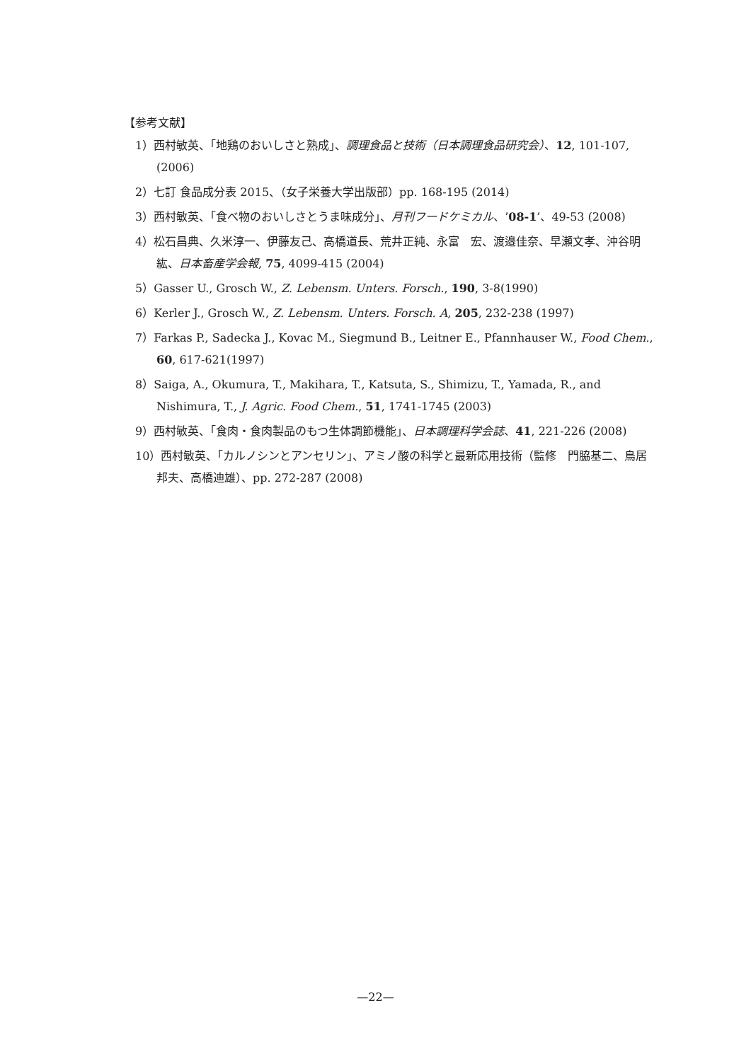【参考文献】
1）西村敏英、「地鶏のおいしさと熟成」、調理食品と技術（日本調理食品研究会）、12, 101-107, (2006)
2）七訂 食品成分表 2015、（女子栄養大学出版部）pp. 168-195 (2014)
3）西村敏英、「食べ物のおいしさとうま味成分」、月刊フードケミカル、’08-1’、49-53 (2008)
4）松石昌典、久米淳一、伊藤友己、高橋道長、荒井正純、永富　宏、渡邉佳奈、早瀬文孝、沖谷明紘、日本畜産学会報, 75, 4099-415 (2004)
5）Gasser U., Grosch W., Z. Lebensm. Unters. Forsch., 190, 3-8(1990)
6）Kerler J., Grosch W., Z. Lebensm. Unters. Forsch. A, 205, 232-238 (1997)
7）Farkas P., Sadecka J., Kovac M., Siegmund B., Leitner E., Pfannhauser W., Food Chem., 60, 617-621(1997)
8）Saiga, A., Okumura, T., Makihara, T., Katsuta, S., Shimizu, T., Yamada, R., and Nishimura, T., J. Agric. Food Chem., 51, 1741-1745 (2003)
9）西村敏英、「食肉・食肉製品のもつ生体調節機能」、日本調理科学会誌、41, 221-226 (2008)
10）西村敏英、「カルノシンとアンセリン」、アミノ酸の科学と最新応用技術（監修　門脇基二、鳥居邦夫、高橋迪雄）、pp. 272-287 (2008)
—22—